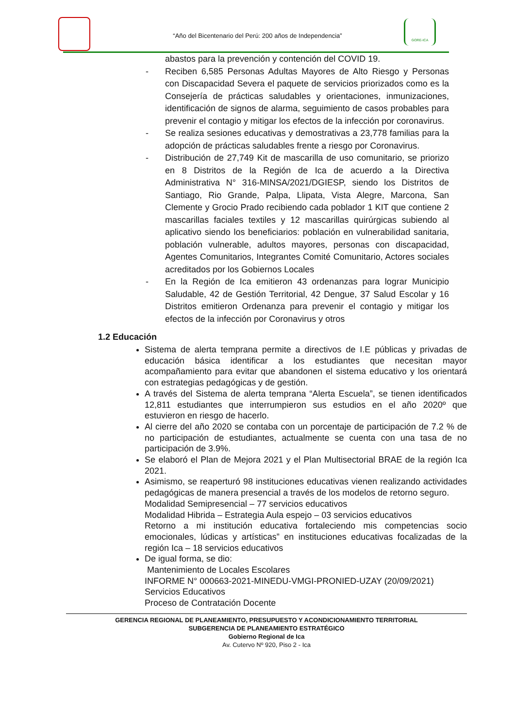“Año del Bicentenario del Perú: 200 años de Independencia”
GORE-ICA
abastos para la prevención y contención del COVID 19.
- Reciben 6,585 Personas Adultas Mayores de Alto Riesgo y Personas con Discapacidad Severa el paquete de servicios priorizados como es la Consejería de prácticas saludables y orientaciones, inmunizaciones, identificación de signos de alarma, seguimiento de casos probables para prevenir el contagio y mitigar los efectos de la infección por coronavirus.
- Se realiza sesiones educativas y demostrativas a 23,778 familias para la adopción de prácticas saludables frente a riesgo por Coronavirus.
- Distribución de 27,749 Kit de mascarilla de uso comunitario, se priorizo en 8 Distritos de la Región de Ica de acuerdo a la Directiva Administrativa N° 316-MINSA/2021/DGIESP, siendo los Distritos de Santiago, Rio Grande, Palpa, Llipata, Vista Alegre, Marcona, San Clemente y Grocio Prado recibiendo cada poblador 1 KIT que contiene 2 mascarillas faciales textiles y 12 mascarillas quirúrgicas subiendo al aplicativo siendo los beneficiarios: población en vulnerabilidad sanitaria, población vulnerable, adultos mayores, personas con discapacidad, Agentes Comunitarios, Integrantes Comité Comunitario, Actores sociales acreditados por los Gobiernos Locales
- En la Región de Ica emitieron 43 ordenanzas para lograr Municipio Saludable, 42 de Gestión Territorial, 42 Dengue, 37 Salud Escolar y 16 Distritos emitieron Ordenanza para prevenir el contagio y mitigar los efectos de la infección por Coronavirus y otros
1.2 Educación
Sistema de alerta temprana permite a directivos de I.E públicas y privadas de educación básica identificar a los estudiantes que necesitan mayor acompañamiento para evitar que abandonen el sistema educativo y los orientará con estrategias pedagógicas y de gestión.
A través del Sistema de alerta temprana “Alerta Escuela”, se tienen identificados 12,811 estudiantes que interrumpieron sus estudios en el año 2020º que estuvieron en riesgo de hacerlo.
Al cierre del año 2020 se contaba con un porcentaje de participación de 7.2 % de no participación de estudiantes, actualmente se cuenta con una tasa de no participación de 3.9%.
Se elaboró el Plan de Mejora 2021 y el Plan Multisectorial BRAE de la región Ica 2021.
Asimismo, se reaperturó 98 instituciones educativas vienen realizando actividades pedagógicas de manera presencial a través de los modelos de retorno seguro.
Modalidad Semipresencial – 77 servicios educativos
Modalidad Hibrida – Estrategia Aula espejo – 03 servicios educativos
Retorno a mi institución educativa fortaleciendo mis competencias socio emocionales, lúdicas y artísticas” en instituciones educativas focalizadas de la región Ica – 18 servicios educativos
De igual forma, se dio:
Mantenimiento de Locales Escolares
INFORME N° 000663-2021-MINEDU-VMGI-PRONIED-UZAY (20/09/2021)
Servicios Educativos
Proceso de Contratación Docente
GERENCIA REGIONAL DE PLANEAMIENTO, PRESUPUESTO Y ACONDICIONAMIENTO TERRITORIAL
SUBGERENCIA DE PLANEAMIENTO ESTRATÉGICO
Gobierno Regional de Ica
Av. Cutervo Nº 920, Piso 2 - Ica